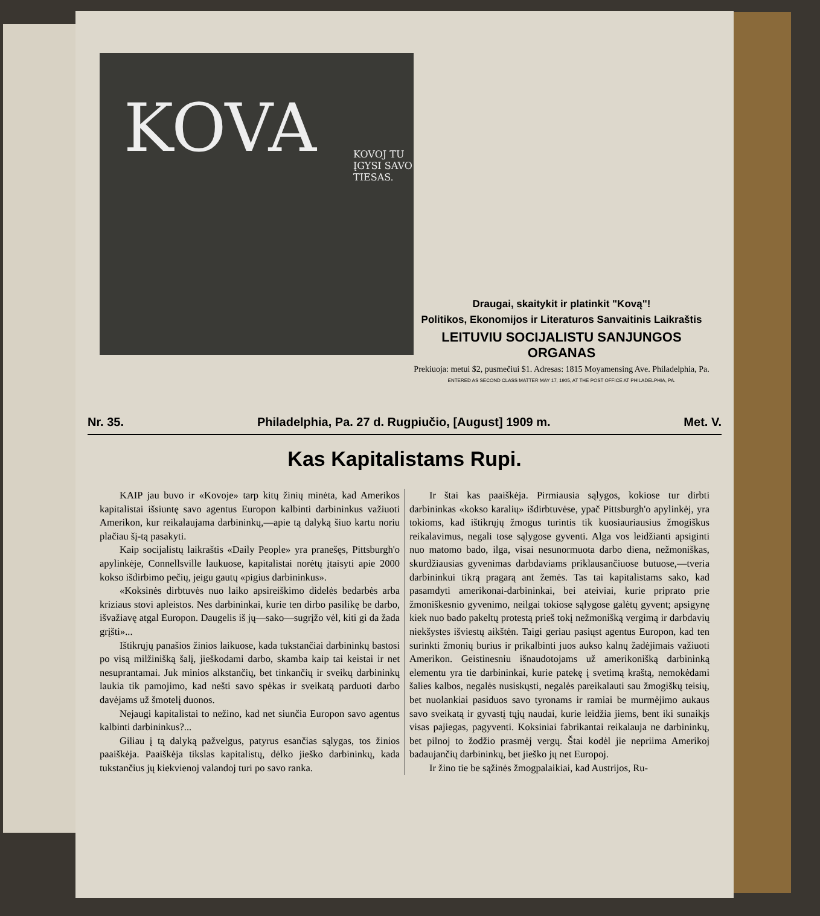KOVA
KOVOJ TU ĮGYSI SAVO TIESAS.
Draugai, skaitykit ir platinkit "Kovą"!
Politikos, Ekonomijos ir Literaturos Sanvaitinis Laikraštis
LEITUVIU SOCIJALISTU SANJUNGOS ORGANAS
Prekiuoja: metui $2, pusmečiui $1. Adresas: 1815 Moyamensing Ave. Philadelphia, Pa.
ENTERED AS SECOND CLASS MATTER MAY 17, 1905, AT THE POST OFFICE AT PHILADELPHIA, PA.
Nr. 35. Philadelphia, Pa. 27 d. Rugpiučio, [August] 1909 m. Met. V.
Kas Kapitalistams Rupi.
KAIP jau buvo ir «Kovoje» tarp kitų žinių minėta, kad Amerikos kapitalistai išsiuntę savo agentus Europon kalbinti darbininkus važiuoti Amerikon, kur reikalaujama darbininkų,—apie tą dalyką šiuo kartu noriu plačiau šį-tą pasakyti.
Kaip socijalistų laikraštis «Daily People» yra pranešęs, Pittsburgh'o apylinkėje, Connellsville laukuose, kapitalistai norėtų įtaisyti apie 2000 kokso išdirbimo pečių, jeigu gautų «pigius darbininkus».
«Koksinės dirbtuvės nuo laiko apsireiškimo didelės bedarbės arba kriziaus stovi apleistos. Nes darbininkai, kurie ten dirbo pasilikę be darbo, išvažiavę atgal Europon. Daugelis iš jų—sako—sugrįžo vėl, kiti gi da žada grįšti»...
Ištikrųjų panašios žinios laikuose, kada tukstančiai darbininkų bastosi po visą milžinišką šalį, jieškodami darbo, skamba kaip tai keistai ir net nesuprantamai. Juk minios alkstančių, bet tinkančių ir sveikų darbininkų laukia tik pamojimo, kad nešti savo spėkas ir sveikatą parduoti darbo davėjams už šmotelį duonos.
Nejaugi kapitalistai to nežino, kad net siunčia Europon savo agentus kalbinti darbininkus?...
Giliau į tą dalyką pažvelgus, patyrus esančias sąlygas, tos žinios paaiškėja. Paaiškėja tikslas kapitalistų, dėlko jieško darbininkų, kada tukstančius jų kiekvienoj valandoj turi po savo ranka.
Ir štai kas paaiškėja. Pirmiausia sąlygos, kokiose tur dirbti darbininkas «kokso karalių» išdirbtuvėse, ypač Pittsburgh'o apylinkėj, yra tokioms, kad ištikrųjų žmogus turintis tik kuosiauriausius žmogiškus reikalavimus, negali tose sąlygose gyventi. Alga vos leidžianti apsiginti nuo matomo bado, ilga, visai nesunormuota darbo diena, nežmoniškas, skurdžiausias gyvenimas darbdaviams priklausančiuose butuose,—tveria darbininkui tikrą pragarą ant žemės. Tas tai kapitalistams sako, kad pasamdyti amerikonai-darbininkai, bei ateiviai, kurie priprato prie žmoniškesnio gyvenimo, neilgai tokiose sąlygose galėtų gyvent; apsigynę kiek nuo bado pakeltų protestą prieš tokį nežmonišką vergimą ir darbdavių niekšystes išviestų aikštėn. Taigi geriau pasiųst agentus Europon, kad ten surinkti žmonių burius ir prikalbinti juos aukso kalnų žadėjimais važiuoti Amerikon. Geistinesniu išnaudotojams už amerikonišką darbininką elementu yra tie darbininkai, kurie patekę į svetimą kraštą, nemokėdami šalies kalbos, negalės nusiskųsti, negalės pareikalauti sau žmogiškų teisių, bet nuolankiai pasiduos savo tyronams ir ramiai be murmėjimo aukaus savo sveikatą ir gyvastį tųjų naudai, kurie leidžia jiems, bent iki sunaikįs visas pajiegas, pagyventi. Koksiniai fabrikantai reikalauja ne darbininkų, bet pilnoj to žodžio prasmėj vergų. Štai kodėl jie nepriima Amerikoj badaujančių darbininkų, bet jieško jų net Europoj.
Ir žino tie be sąžinės žmogpalaikiai, kad Austrijos, Ru-